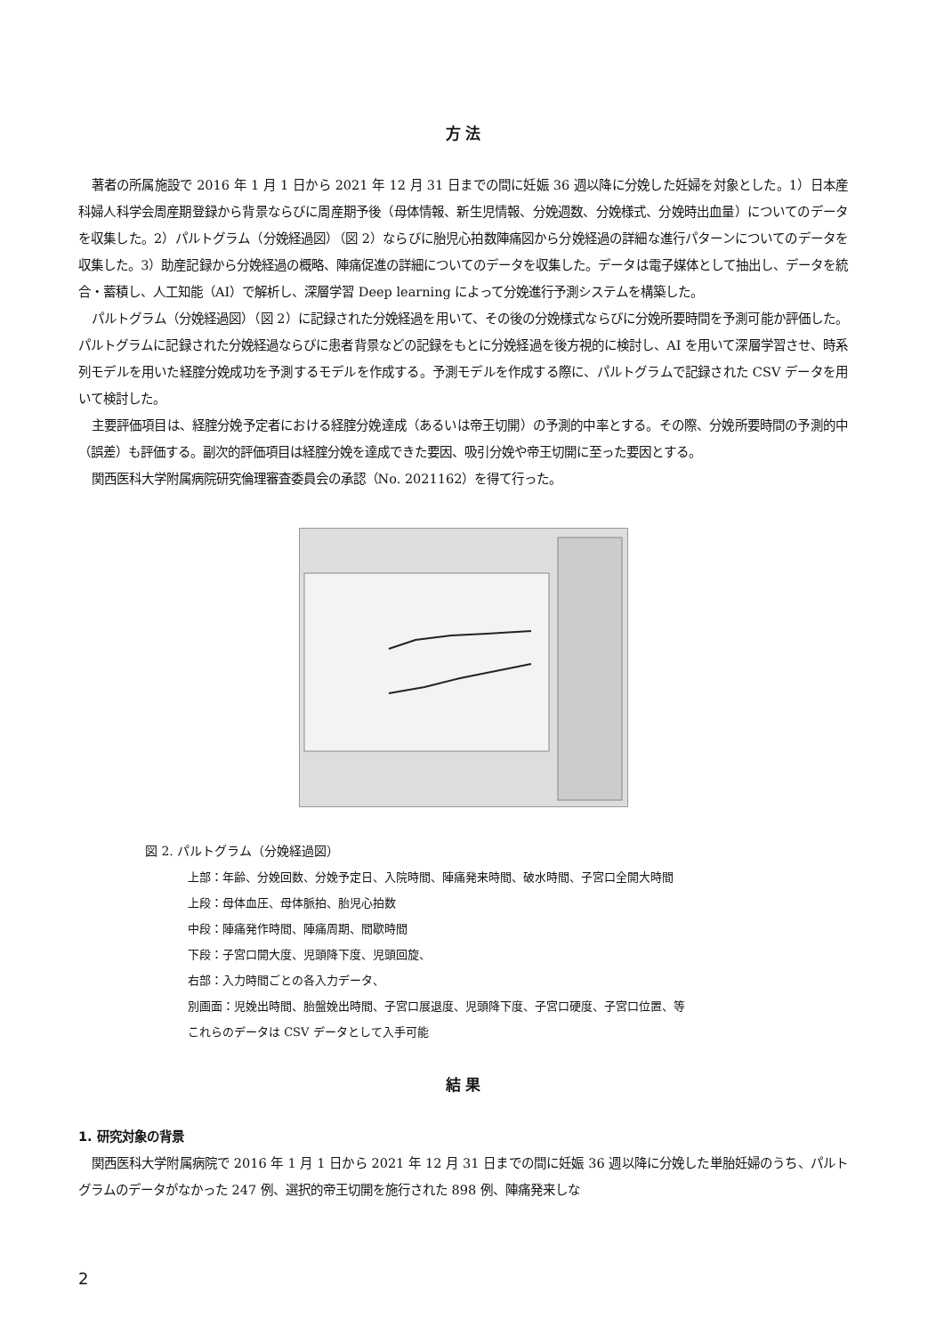方 法
著者の所属施設で 2016 年 1 月 1 日から 2021 年 12 月 31 日までの間に妊娠 36 週以降に分娩した妊婦を対象とした。1）日本産科婦人科学会周産期登録から背景ならびに周産期予後（母体情報、新生児情報、分娩週数、分娩様式、分娩時出血量）についてのデータを収集した。2）パルトグラム（分娩経過図）（図 2）ならびに胎児心拍数陣痛図から分娩経過の詳細な進行パターンについてのデータを収集した。3）助産記録から分娩経過の概略、陣痛促進の詳細についてのデータを収集した。データは電子媒体として抽出し、データを統合・蓄積し、人工知能（AI）で解析し、深層学習 Deep learning によって分娩進行予測システムを構築した。
パルトグラム（分娩経過図）（図 2）に記録された分娩経過を用いて、その後の分娩様式ならびに分娩所要時間を予測可能か評価した。パルトグラムに記録された分娩経過ならびに患者背景などの記録をもとに分娩経過を後方視的に検討し、AI を用いて深層学習させ、時系列モデルを用いた経腟分娩成功を予測するモデルを作成する。予測モデルを作成する際に、パルトグラムで記録された CSV データを用いて検討した。
主要評価項目は、経腟分娩予定者における経腟分娩達成（あるいは帝王切開）の予測的中率とする。その際、分娩所要時間の予測的中（誤差）も評価する。副次的評価項目は経腟分娩を達成できた要因、吸引分娩や帝王切開に至った要因とする。
関西医科大学附属病院研究倫理審査委員会の承認（No. 2021162）を得て行った。
図 2. パルトグラム（分娩経過図）
上部：年齢、分娩回数、分娩予定日、入院時間、陣痛発来時間、破水時間、子宮口全開大時間
上段：母体血圧、母体脈拍、胎児心拍数
中段：陣痛発作時間、陣痛周期、間歇時間
下段：子宮口開大度、児頭降下度、児頭回旋、
右部：入力時間ごとの各入力データ、
別画面：児娩出時間、胎盤娩出時間、子宮口展退度、児頭降下度、子宮口硬度、子宮口位置、等
これらのデータは CSV データとして入手可能
結 果
1. 研究対象の背景
関西医科大学附属病院で 2016 年 1 月 1 日から 2021 年 12 月 31 日までの間に妊娠 36 週以降に分娩した単胎妊婦のうち、パルトグラムのデータがなかった 247 例、選択的帝王切開を施行された 898 例、陣痛発来しな
2